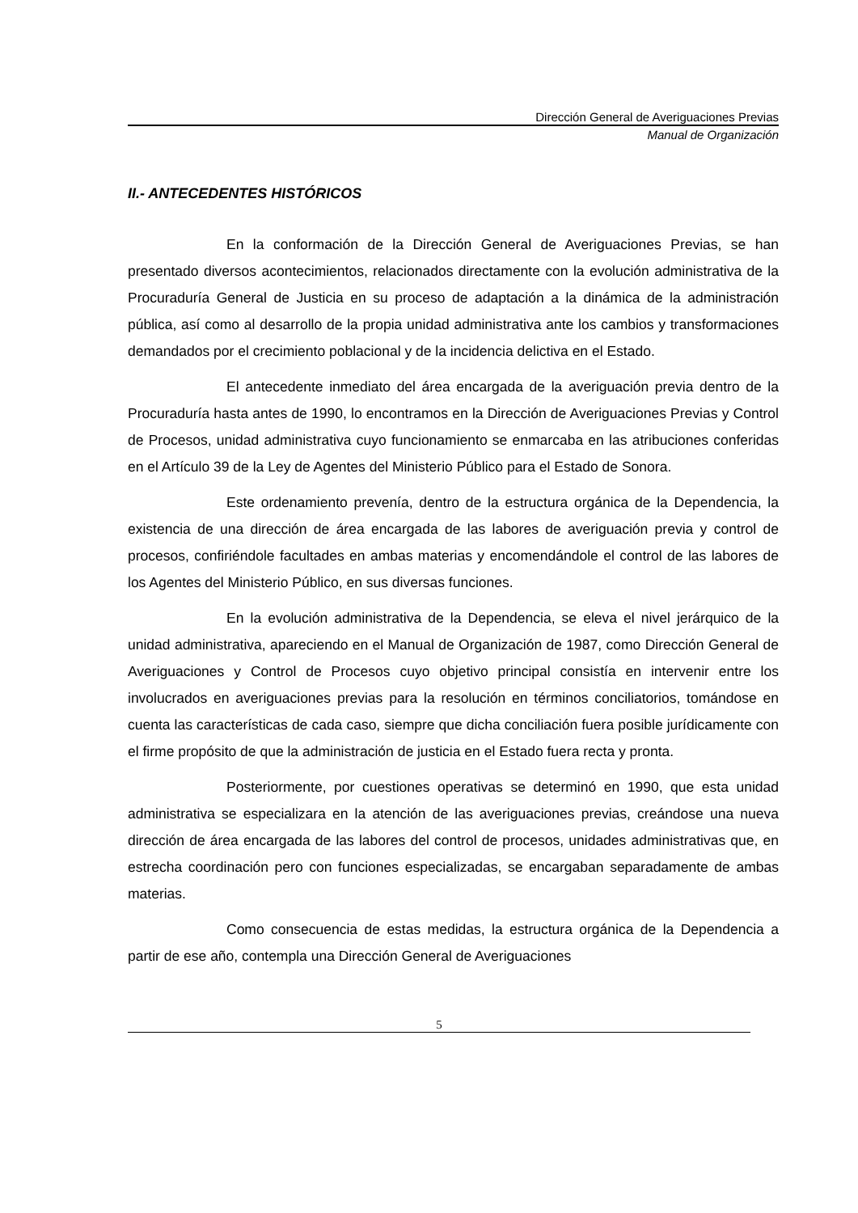Dirección General de Averiguaciones Previas
Manual de Organización
II.- ANTECEDENTES HISTÓRICOS
En la conformación de la Dirección General de Averiguaciones Previas, se han presentado diversos acontecimientos, relacionados directamente con la evolución administrativa de la Procuraduría General de Justicia en su proceso de adaptación a la dinámica de la administración pública, así como al desarrollo de la propia unidad administrativa ante los cambios y transformaciones demandados por el crecimiento poblacional y de la incidencia delictiva en el Estado.
El antecedente inmediato del área encargada de la averiguación previa dentro de la Procuraduría hasta antes de 1990, lo encontramos en la Dirección de Averiguaciones Previas y Control de Procesos, unidad administrativa cuyo funcionamiento se enmarcaba en las atribuciones conferidas en el Artículo 39 de la Ley de Agentes del Ministerio Público para el Estado de Sonora.
Este ordenamiento prevenía, dentro de la estructura orgánica de la Dependencia, la existencia de una dirección de área encargada de las labores de averiguación previa y control de procesos, confiriéndole facultades en ambas materias y encomendándole el control de las labores de los Agentes del Ministerio Público, en sus diversas funciones.
En la evolución administrativa de la Dependencia, se eleva el nivel jerárquico de la unidad administrativa, apareciendo en el Manual de Organización de 1987, como Dirección General de Averiguaciones y Control de Procesos cuyo objetivo principal consistía en intervenir entre los involucrados en averiguaciones previas para la resolución en términos conciliatorios, tomándose en cuenta las características de cada caso, siempre que dicha conciliación fuera posible jurídicamente con el firme propósito de que la administración de justicia en el Estado fuera recta y pronta.
Posteriormente, por cuestiones operativas se determinó en 1990, que esta unidad administrativa se especializara en la atención de las averiguaciones previas, creándose una nueva dirección de área encargada de las labores del control de procesos, unidades administrativas que, en estrecha coordinación pero con funciones especializadas, se encargaban separadamente de ambas materias.
Como consecuencia de estas medidas, la estructura orgánica de la Dependencia a partir de ese año, contempla una Dirección General de Averiguaciones
5